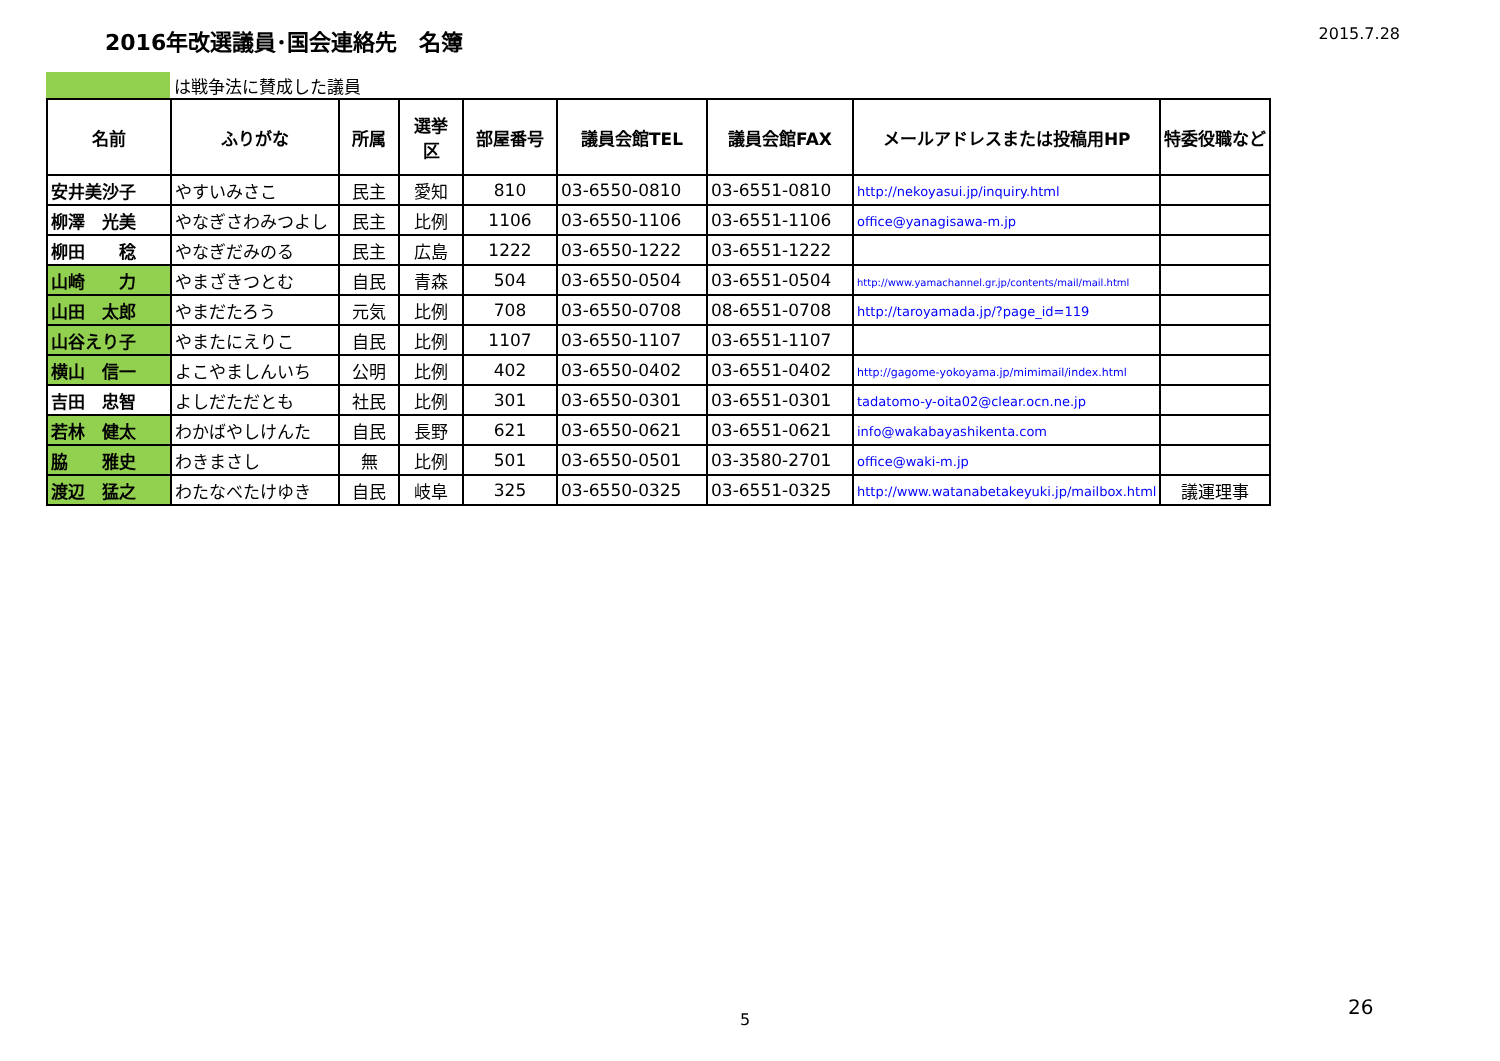2016年改選議員･国会連絡先　名簿
2015.7.28
は戦争法に賛成した議員
| 名前 | ふりがな | 所属 | 選挙 区 | 部屋番号 | 議員会館TEL | 議員会館FAX | メールアドレスまたは投稿用HP | 特委役職など |
| --- | --- | --- | --- | --- | --- | --- | --- | --- |
| 安井美沙子 | やすいみさこ | 民主 | 愛知 | 810 | 03-6550-0810 | 03-6551-0810 | http://nekoyasui.jp/inquiry.html | |
| 柳澤 光美 | やなぎさわみつよし | 民主 | 比例 | 1106 | 03-6550-1106 | 03-6551-1106 | office@yanagisawa-m.jp | |
| 柳田 稔 | やなぎだみのる | 民主 | 広島 | 1222 | 03-6550-1222 | 03-6551-1222 | | |
| 山崎 力 | やまざきつとむ | 自民 | 青森 | 504 | 03-6550-0504 | 03-6551-0504 | http://www.yamachannel.gr.jp/contents/mail/mail.html | |
| 山田 太郎 | やまだたろう | 元気 | 比例 | 708 | 03-6550-0708 | 08-6551-0708 | http://taroyamada.jp/?page_id=119 | |
| 山谷えり子 | やまたにえりこ | 自民 | 比例 | 1107 | 03-6550-1107 | 03-6551-1107 | | |
| 横山 信一 | よこやましんいち | 公明 | 比例 | 402 | 03-6550-0402 | 03-6551-0402 | http://gagome-yokoyama.jp/mimimail/index.html | |
| 吉田 忠智 | よしだただとも | 社民 | 比例 | 301 | 03-6550-0301 | 03-6551-0301 | tadatomo-y-oita02@clear.ocn.ne.jp | |
| 若林 健太 | わかばやしけんた | 自民 | 長野 | 621 | 03-6550-0621 | 03-6551-0621 | info@wakabayashikenta.com | |
| 脇 雅史 | わきまさし | 無 | 比例 | 501 | 03-6550-0501 | 03-3580-2701 | office@waki-m.jp | |
| 渡辺 猛之 | わたなべたけゆき | 自民 | 岐阜 | 325 | 03-6550-0325 | 03-6551-0325 | http://www.watanabetakeyuki.jp/mailbox.html | 議運理事 |
5
26